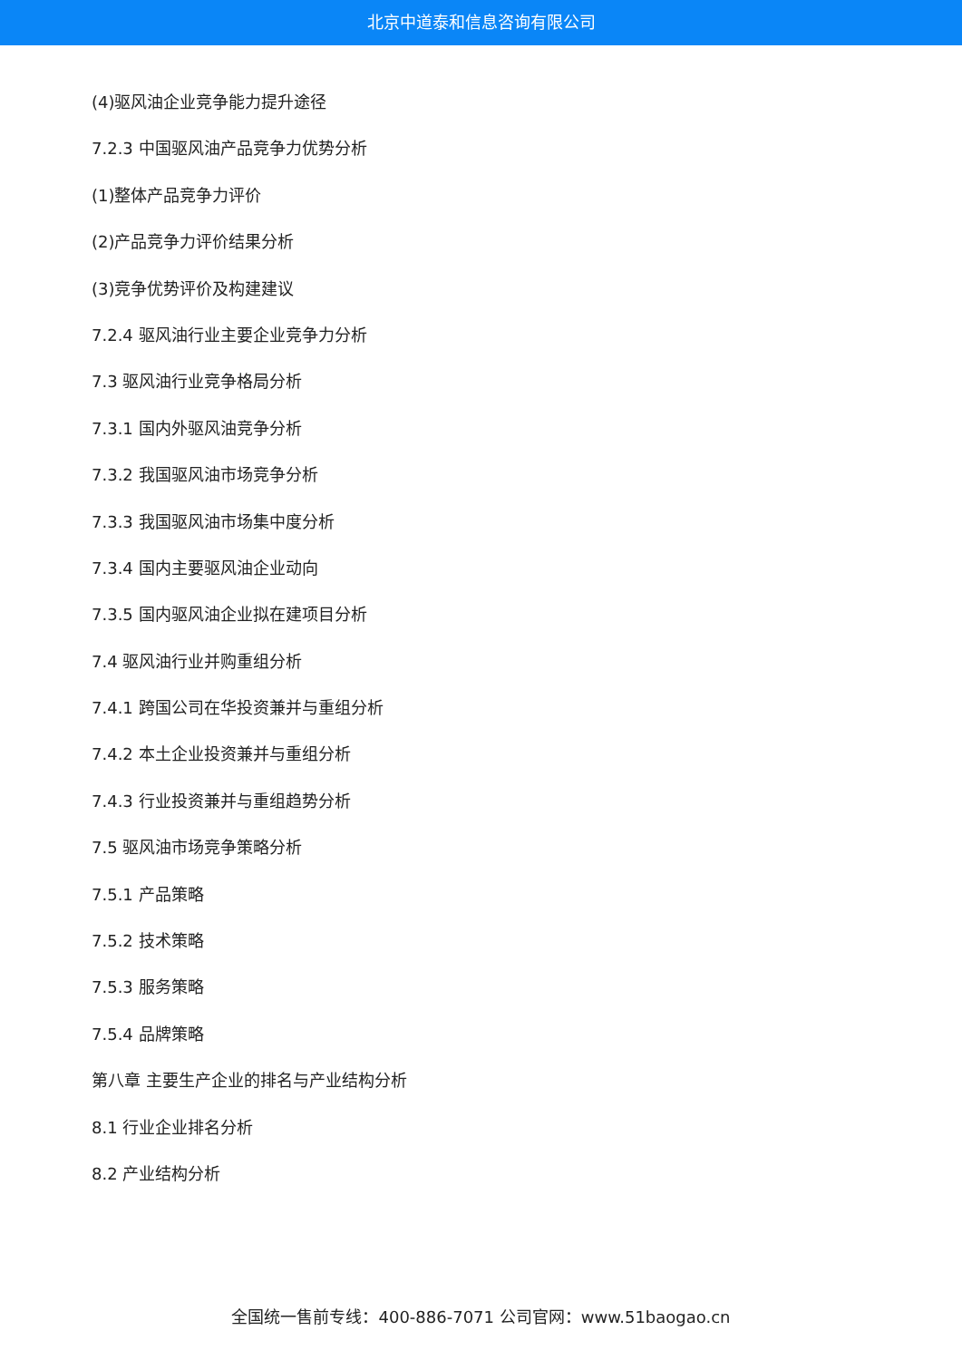北京中道泰和信息咨询有限公司
(4)驱风油企业竞争能力提升途径
7.2.3 中国驱风油产品竞争力优势分析
(1)整体产品竞争力评价
(2)产品竞争力评价结果分析
(3)竞争优势评价及构建建议
7.2.4 驱风油行业主要企业竞争力分析
7.3 驱风油行业竞争格局分析
7.3.1 国内外驱风油竞争分析
7.3.2 我国驱风油市场竞争分析
7.3.3 我国驱风油市场集中度分析
7.3.4 国内主要驱风油企业动向
7.3.5 国内驱风油企业拟在建项目分析
7.4 驱风油行业并购重组分析
7.4.1 跨国公司在华投资兼并与重组分析
7.4.2 本土企业投资兼并与重组分析
7.4.3 行业投资兼并与重组趋势分析
7.5 驱风油市场竞争策略分析
7.5.1 产品策略
7.5.2 技术策略
7.5.3 服务策略
7.5.4 品牌策略
第八章 主要生产企业的排名与产业结构分析
8.1 行业企业排名分析
8.2 产业结构分析
全国统一售前专线：400-886-7071 公司官网：www.51baogao.cn